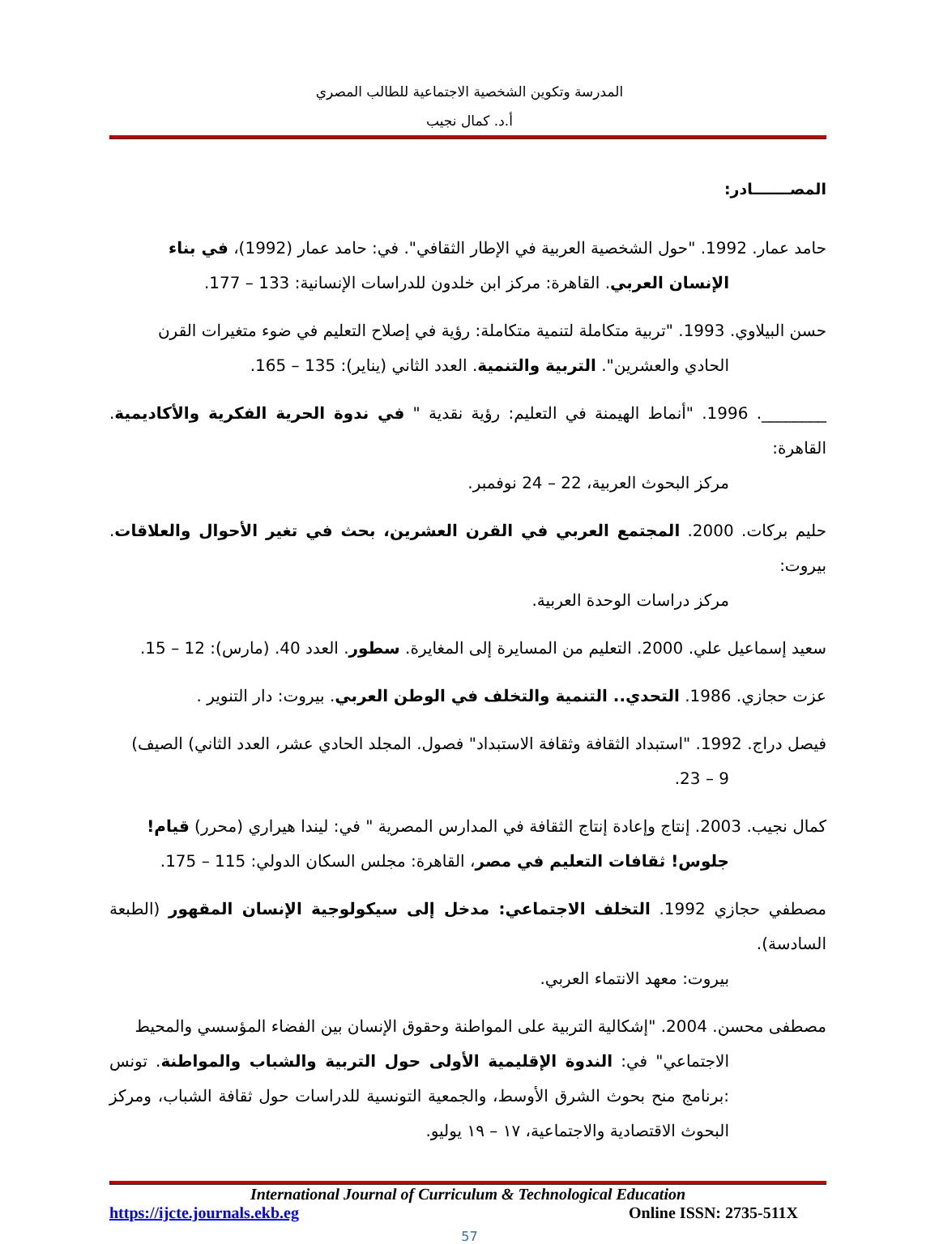المدرسة وتكوين الشخصية الاجتماعية للطالب المصري
أ.د. كمال نجيب
المصـــــــادر:
حامد عمار. 1992. "حول الشخصية العربية في الإطار الثقافي". في: حامد عمار (1992)، في بناء
الإنسان العربي. القاهرة: مركز ابن خلدون للدراسات الإنسانية: 133 – 177.
حسن البيلاوي. 1993. "تربية متكاملة لتنمية متكاملة: رؤية في إصلاح التعليم في ضوء متغيرات القرن
الحادي والعشرين". التربية والتنمية. العدد الثاني (يناير): 135 – 165.
________. 1996. "أنماط الهيمنة في التعليم: رؤية نقدية " في ندوة الحرية الفكرية والأكاديمية. القاهرة:
مركز البحوث العربية، 22 – 24 نوفمبر.
حليم بركات. 2000. المجتمع العربي في القرن العشرين، بحث في تغير الأحوال والعلاقات. بيروت:
مركز دراسات الوحدة العربية.
سعيد إسماعيل علي. 2000. التعليم من المسايرة إلى المغايرة. سطور. العدد 40. (مارس): 12 – 15.
عزت حجازي. 1986. التحدي.. التنمية والتخلف في الوطن العربي. بيروت: دار التنوير .
فيصل دراج. 1992. "استبداد الثقافة وثقافة الاستبداد" فصول. المجلد الحادي عشر، العدد الثاني) الصيف)
9 – 23.
كمال نجيب. 2003. إنتاج وإعادة إنتاج الثقافة في المدارس المصرية " في: ليندا هيراري (محرر) قيام!
جلوس! ثقافات التعليم في مصر، القاهرة: مجلس السكان الدولي: 115 – 175.
مصطفي حجازي 1992. التخلف الاجتماعي: مدخل إلى سيكولوجية الإنسان المقهور (الطبعة السادسة).
بيروت: معهد الانتماء العربي.
مصطفى محسن. 2004. "إشكالية التربية على المواطنة وحقوق الإنسان بين الفضاء المؤسسي والمحيط
الاجتماعي" في: الندوة الإقليمية الأولى حول التربية والشباب والمواطنة. تونس :برنامج منح بحوث الشرق الأوسط، والجمعية التونسية للدراسات حول ثقافة الشباب، ومركز البحوث الاقتصادية والاجتماعية، ١٧ – ١٩ يوليو.
International Journal of Curriculum & Technological Education
https://ijcte.journals.ekb.eg Online ISSN: 2735-511X
57